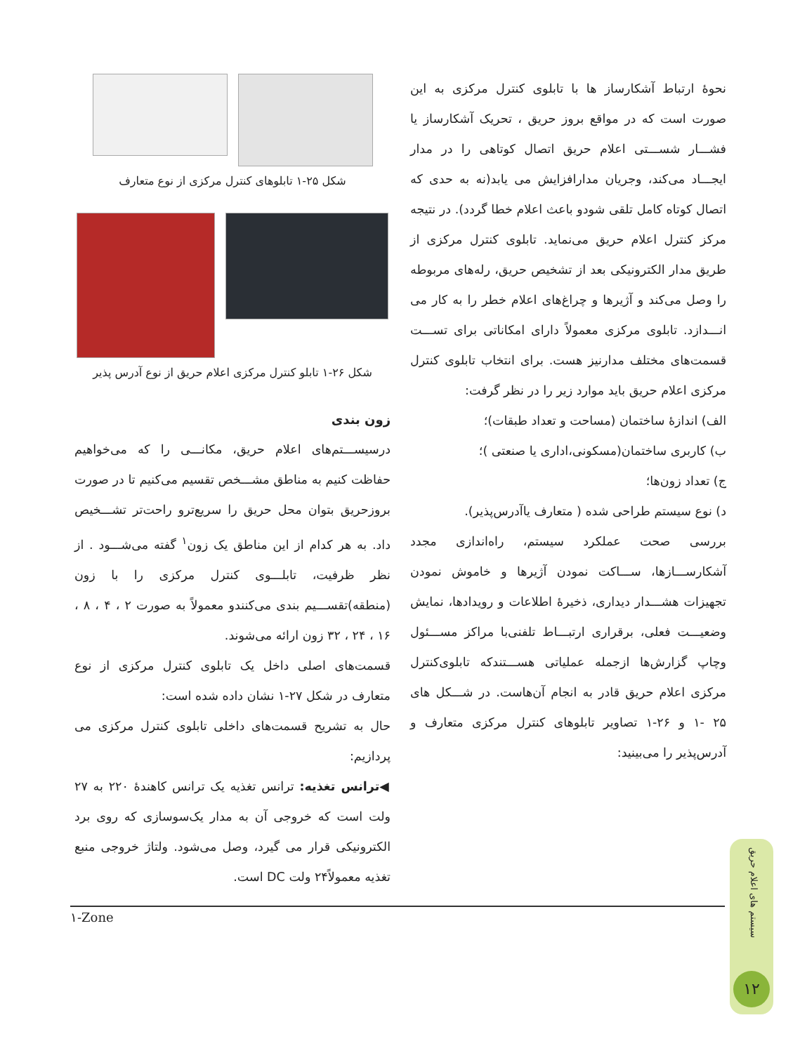نحوۀ ارتباط آشکارساز ها با تابلوی کنترل مرکزی به این صورت است که در مواقع بروز حریق ، تحریک آشکارساز یا فشـــار شســـتی اعلام حریق اتصال کوتاهی را در مدار ایجـــاد می‌کند، وجریان مدارافزایش می یابد(نه به حدی که اتصال کوتاه کامل تلقی شودو باعث اعلام خطا گردد). در نتیجه مرکز کنترل اعلام حریق می‌نماید. تابلوی کنترل مرکزی از طریق مدار الکترونیکی بعد از تشخیص حریق، رله‌های مربوطه را وصل می‌کند و آژیرها و چراغ‌های اعلام خطر را به کار می انـــدازد. تابلوی مرکزی معمولاً دارای امکاناتی برای تســـت قسمت‌های مختلف مدارنیز هست. برای انتخاب تابلوی کنترل مرکزی اعلام حریق باید موارد زیر را در نظر گرفت:
الف) اندازۀ ساختمان (مساحت و تعداد طبقات)؛
ب) کاربری ساختمان(مسکونی،اداری یا صنعتی )؛
ج) تعداد زون‌ها؛
د) نوع سیستم طراحی شده ( متعارف یاآدرس‌پذیر).
بررسی صحت عملکرد سیستم، راه‌اندازی مجدد آشکارســـازها، ســـاکت نمودن آژیرها و خاموش نمودن تجهیزات هشـــدار دیداری، ذخیرۀ اطلاعات و رویدادها، نمایش وضعیـــت فعلی، برقراری ارتبـــاط تلفنی‌با مراکز مســـئول وچاپ گزارش‌ها ازجمله عملیاتی هســـتندکه تابلوی‌کنترل مرکزی اعلام حریق قادر به انجام آن‌هاست. در شـــکل های ۲۵ -۱ و ۲۶-۱ تصاویر تابلوهای کنترل مرکزی متعارف و آدرس‌پذیر را می‌بینید:
شکل ۲۵-۱ تابلوهای کنترل مرکزی از نوع متعارف
شکل ۲۶-۱ تابلو کنترل مرکزی اعلام حریق از نوع آدرس پذیر
زون بندی
درسیســـتم‌های اعلام حریق، مکانـــی را که می‌خواهیم حفاظت کنیم به مناطق مشـــخص تقسیم می‌کنیم تا در صورت بروزحریق بتوان محل حریق را سریع‌ترو راحت‌تر تشـــخیص داد. به هر کدام از این مناطق یک زون<sup>۱</sup> گفته می‌شـــود . از نظر ظرفیت، تابلـــوی کنترل مرکزی را با زون (منطقه)تقســـیم بندی می‌کنندو معمولاً به صورت ۲ ، ۴ ، ۸ ، ۱۶ ، ۲۴ ، ۳۲ زون ارائه می‌شوند.
قسمت‌های اصلی داخل یک تابلوی کنترل مرکزی از نوع متعارف در شکل ۲۷-۱ نشان داده شده است:
حال به تشریح قسمت‌های داخلی تابلوی کنترل مرکزی می پردازیم:
◀ترانس تغذیه: ترانس تغذیه یک ترانس کاهندۀ ۲۲۰ به ۲۷ ولت است که خروجی آن به مدار یک‌سوسازی که روی برد الکترونیکی قرار می گیرد، وصل می‌شود. ولتاژ خروجی منبع تغذیه معمولاً۲۴ ولت DC است.
۱-Zone
سیستم های اعلام حریق
۱۲